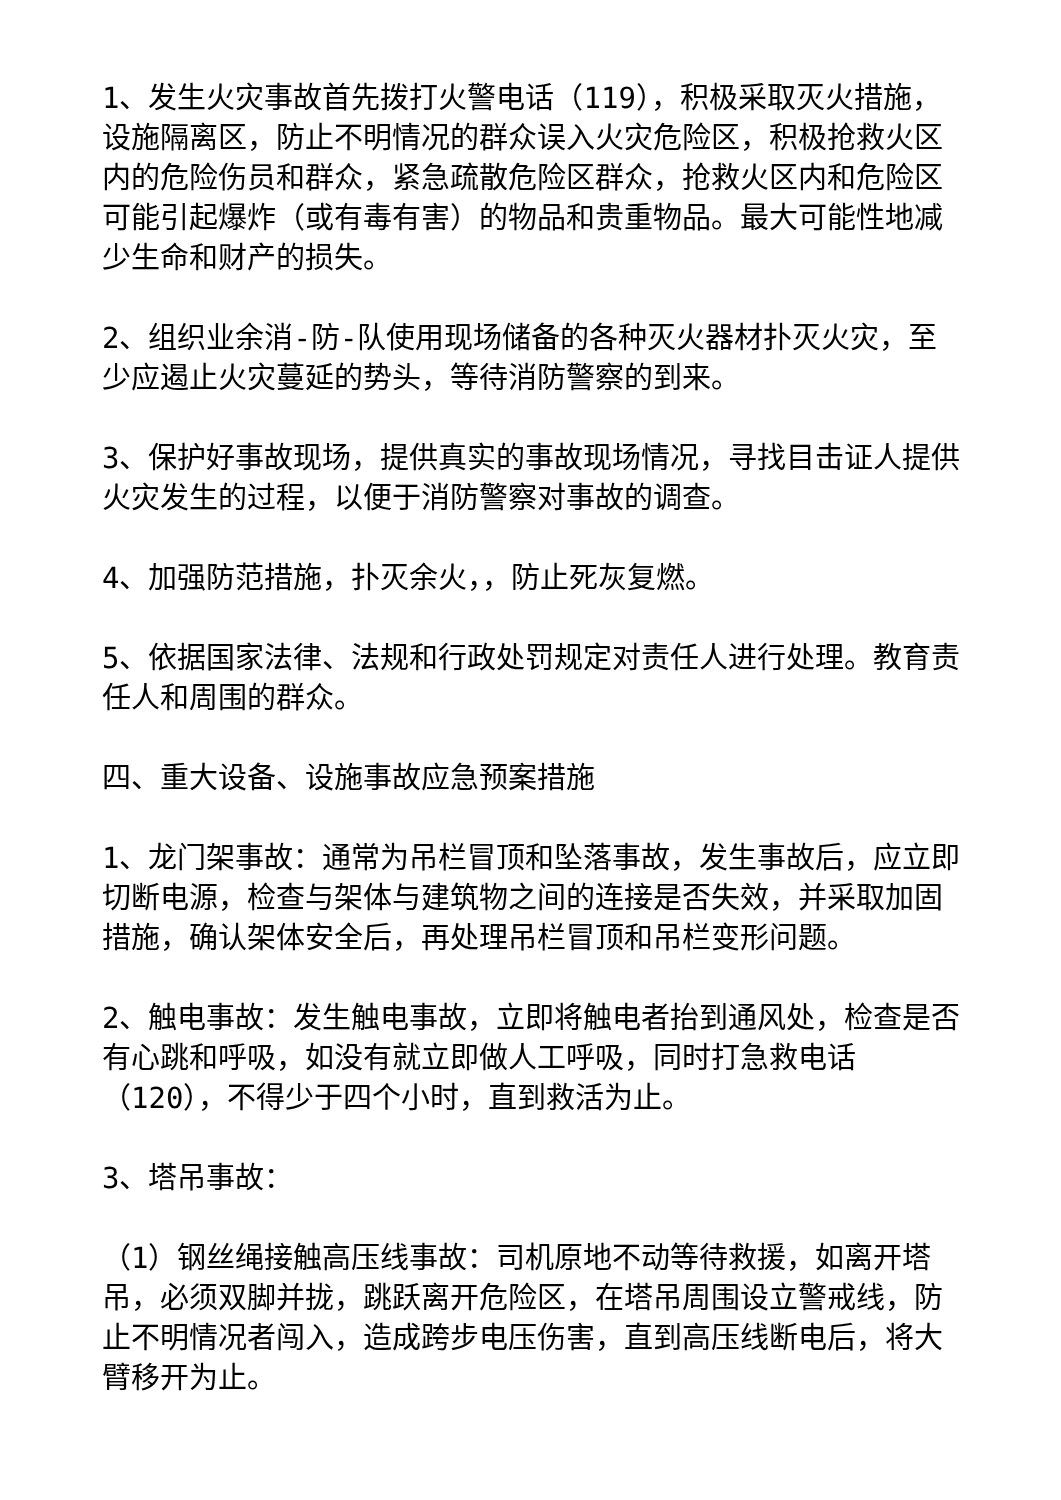1、发生火灾事故首先拨打火警电话（119），积极采取灭火措施，设施隔离区，防止不明情况的群众误入火灾危险区，积极抢救火区内的危险伤员和群众，紧急疏散危险区群众，抢救火区内和危险区可能引起爆炸（或有毒有害）的物品和贵重物品。最大可能性地减少生命和财产的损失。
2、组织业余消-防-队使用现场储备的各种灭火器材扑灭火灾，至少应遏止火灾蔓延的势头，等待消防警察的到来。
3、保护好事故现场，提供真实的事故现场情况，寻找目击证人提供火灾发生的过程，以便于消防警察对事故的调查。
4、加强防范措施，扑灭余火，，防止死灰复燃。
5、依据国家法律、法规和行政处罚规定对责任人进行处理。教育责任人和周围的群众。
四、重大设备、设施事故应急预案措施
1、龙门架事故：通常为吊栏冒顶和坠落事故，发生事故后，应立即切断电源，检查与架体与建筑物之间的连接是否失效，并采取加固措施，确认架体安全后，再处理吊栏冒顶和吊栏变形问题。
2、触电事故：发生触电事故，立即将触电者抬到通风处，检查是否有心跳和呼吸，如没有就立即做人工呼吸，同时打急救电话（120），不得少于四个小时，直到救活为止。
3、塔吊事故：
（1）钢丝绳接触高压线事故：司机原地不动等待救援，如离开塔吊，必须双脚并拢，跳跃离开危险区，在塔吊周围设立警戒线，防止不明情况者闯入，造成跨步电压伤害，直到高压线断电后，将大臂移开为止。